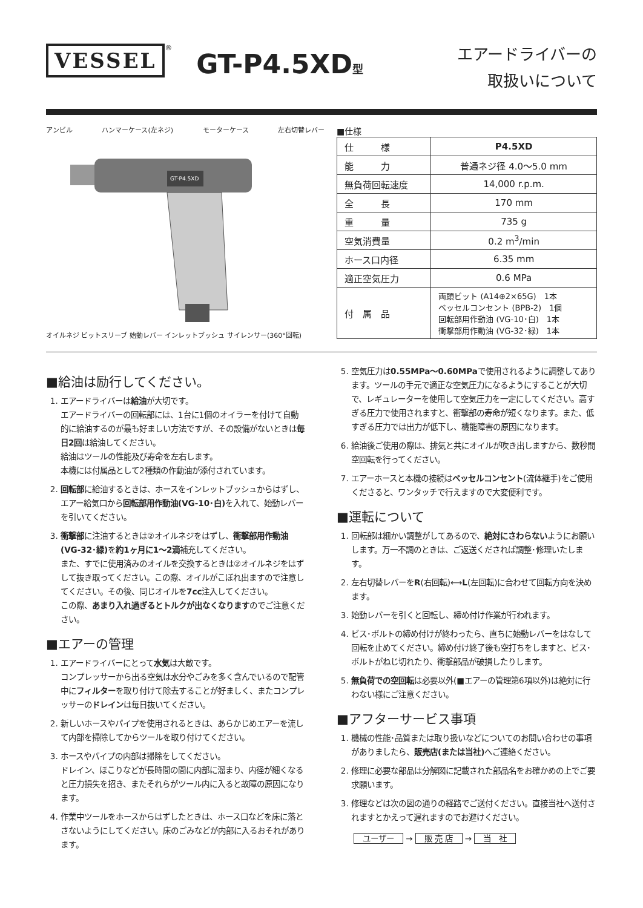VESSEL<sup>®</sup> GT-P4.5XD型
エアードライバーの
取扱いについて
アンビル ハンマーケース(左ネジ) モーターケース 左右切替レバー
GT-P4.5XD
オイルネジ ビットスリーブ 始動レバー インレットブッシュ サイレンサー(360°回転)
■仕様
| 仕 様 | P4.5XD |
| 能 力 | 普通ネジ径 4.0〜5.0 mm |
| 無負荷回転速度 | 14,000 r.p.m. |
| 全 長 | 170 mm |
| 重 量 | 735 g |
| 空気消費量 | 0.2 m<sup>3</sup>/min |
| ホース口内径 | 6.35 mm |
| 適正空気圧力 | 0.6 MPa |
| 付 属 品 | 両頭ビット (A14⊕2×65G) 1本 ベッセルコンセント (BPB-2) 1個 回転部用作動油 (VG-10･白) 1本 衝撃部用作動油 (VG-32･緑) 1本 |
■給油は励行してください。
1. エアードライバーは給油が大切です。
エアードライバーの回転部には、1台に1個のオイラーを付けて自動的に給油するのが最も好ましい方法ですが、その設備がないときは毎日2回は給油してください。
給油はツールの性能及び寿命を左右します。
本機には付属品として2種類の作動油が添付されています。
2. 回転部に給油するときは、ホースをインレットブッシュからはずし、エアー給気口から回転部用作動油(VG-10･白) を入れて、始動レバーを引いてください。
3. 衝撃部に注油するときは②オイルネジをはずし、衝撃部用作動油(VG-32･緑) を約1ヶ月に1〜2滴補充してください。
また、すでに使用済みのオイルを交換するときは②オイルネジをはずして抜き取ってください。この際、オイルがこぼれ出ますので注意してください。その後、同じオイルを7cc注入してください。
この際、あまり入れ過ぎるとトルクが出なくなりますのでご注意ください。
■エアーの管理
1. エアードライバーにとって水気は大敵です。
コンプレッサーから出る空気は水分やごみを多く含んでいるので配管中にフィルターを取り付けて除去することが好ましく、またコンプレッサーのドレインは毎日抜いてください。
2. 新しいホースやパイプを使用されるときは、あらかじめエアーを流して内部を掃除してからツールを取り付けてください。
3. ホースやパイプの内部は掃除をしてください。
ドレイン、ほこりなどが長時間の間に内部に溜まり、内径が細くなると圧力損失を招き、またそれらがツール内に入ると故障の原因になります。
4. 作業中ツールをホースからはずしたときは、ホース口などを床に落とさないようにしてください。床のごみなどが内部に入るおそれがあります。
5. 空気圧力は0.55MPa〜0.60MPaで使用されるように調整してあります。ツールの手元で適正な空気圧力になるようにすることが大切で、レギュレーターを使用して空気圧力を一定にしてください。高すぎる圧力で使用されますと、衝撃部の寿命が短くなります。また、低すぎる圧力では出力が低下し、機能障害の原因になります。
6. 給油後ご使用の際は、排気と共にオイルが吹き出しますから、数秒間空回転を行ってください。
7. エアーホースと本機の接続はベッセルコンセント(流体継手)をご使用くださると、ワンタッチで行えますので大変便利です。
■運転について
1. 回転部は細かい調整がしてあるので、絶対にさわらないようにお願いします。万一不調のときは、ご返送くだされば調整･修理いたします。
2. 左右切替レバーをR(右回転)⟷L(左回転)に合わせて回転方向を決めます。
3. 始動レバーを引くと回転し、締め付け作業が行われます。
4. ビス･ボルトの締め付けが終わったら、直ちに始動レバーをはなして回転を止めてください。締め付け終了後も空打ちをしますと、ビス･ボルトがねじ切れたり、衝撃部品が破損したりします。
5. 無負荷での空回転は必要以外(■エアーの管理第6項以外)は絶対に行わない様にご注意ください。
■アフターサービス事項
1. 機械の性能･品質または取り扱いなどについてのお問い合わせの事項がありましたら、販売店(または当社) へご連絡ください。
2. 修理に必要な部品は分解図に記載された部品名をお確かめの上でご要求願います。
3. 修理などは次の図の通りの経路でご送付ください。直接当社へ送付されますとかえって遅れますのでお避けください。
ユーザー → 販 売 店 → 当　社